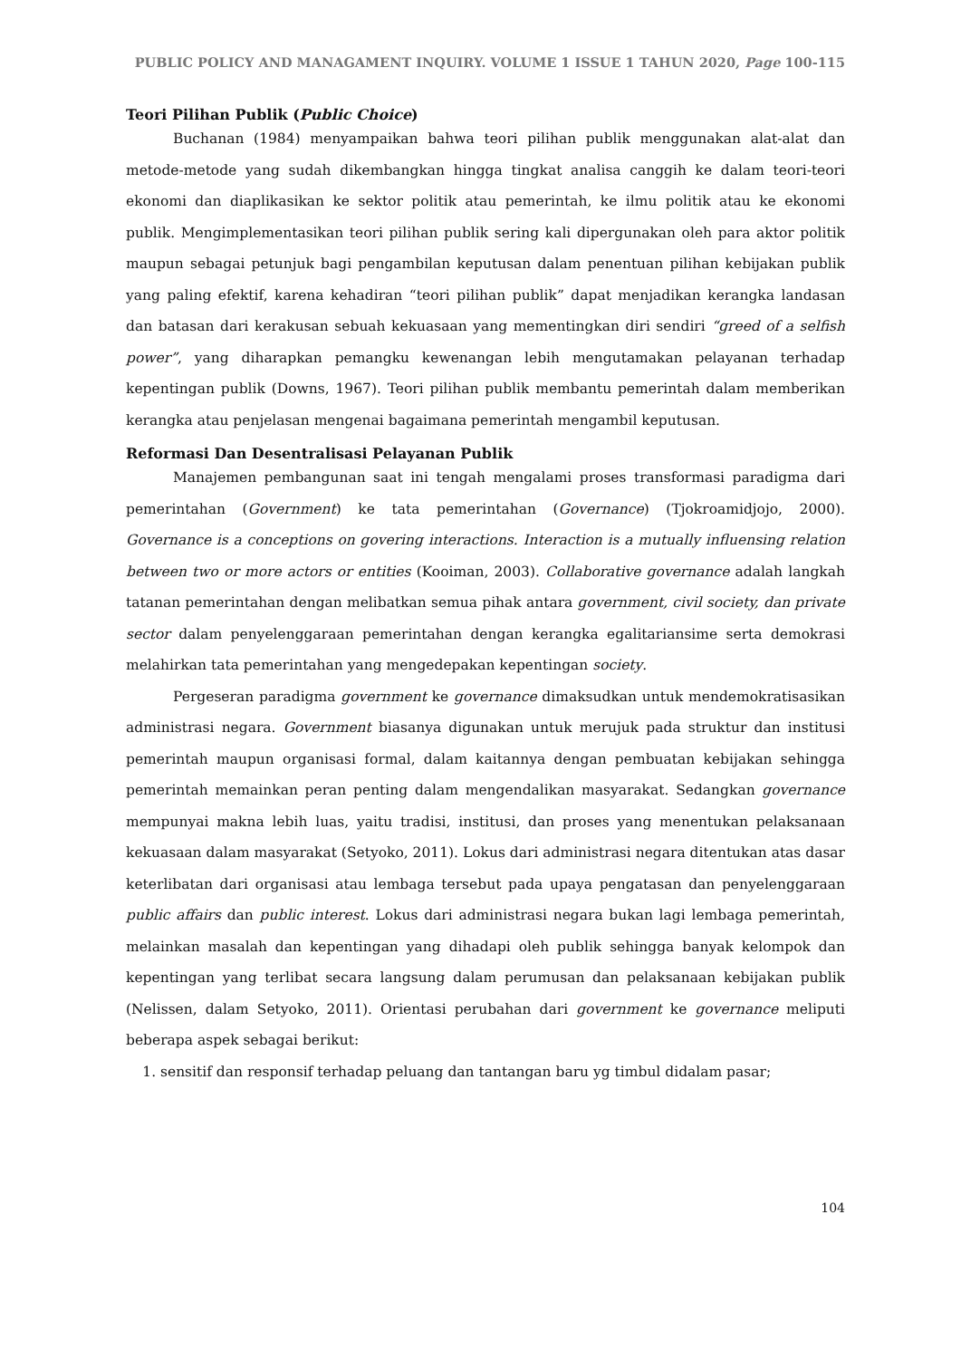PUBLIC POLICY AND MANAGAMENT INQUIRY. VOLUME 1 ISSUE 1 TAHUN 2020, Page 100-115
Teori Pilihan Publik (Public Choice)
Buchanan (1984) menyampaikan bahwa teori pilihan publik menggunakan alat-alat dan metode-metode yang sudah dikembangkan hingga tingkat analisa canggih ke dalam teori-teori ekonomi dan diaplikasikan ke sektor politik atau pemerintah, ke ilmu politik atau ke ekonomi publik. Mengimplementasikan teori pilihan publik sering kali dipergunakan oleh para aktor politik maupun sebagai petunjuk bagi pengambilan keputusan dalam penentuan pilihan kebijakan publik yang paling efektif, karena kehadiran “teori pilihan publik” dapat menjadikan kerangka landasan dan batasan dari kerakusan sebuah kekuasaan yang mementingkan diri sendiri “greed of a selfish power”, yang diharapkan pemangku kewenangan lebih mengutamakan pelayanan terhadap kepentingan publik (Downs, 1967). Teori pilihan publik membantu pemerintah dalam memberikan kerangka atau penjelasan mengenai bagaimana pemerintah mengambil keputusan.
Reformasi Dan Desentralisasi Pelayanan Publik
Manajemen pembangunan saat ini tengah mengalami proses transformasi paradigma dari pemerintahan (Government) ke tata pemerintahan (Governance) (Tjokroamidjojo, 2000). Governance is a conceptions on govering interactions. Interaction is a mutually influensing relation between two or more actors or entities (Kooiman, 2003). Collaborative governance adalah langkah tatanan pemerintahan dengan melibatkan semua pihak antara government, civil society, dan private sector dalam penyelenggaraan pemerintahan dengan kerangka egalitariansime serta demokrasi melahirkan tata pemerintahan yang mengedepakan kepentingan society.
Pergeseran paradigma government ke governance dimaksudkan untuk mendemokratisasikan administrasi negara. Government biasanya digunakan untuk merujuk pada struktur dan institusi pemerintah maupun organisasi formal, dalam kaitannya dengan pembuatan kebijakan sehingga pemerintah memainkan peran penting dalam mengendalikan masyarakat. Sedangkan governance mempunyai makna lebih luas, yaitu tradisi, institusi, dan proses yang menentukan pelaksanaan kekuasaan dalam masyarakat (Setyoko, 2011). Lokus dari administrasi negara ditentukan atas dasar keterlibatan dari organisasi atau lembaga tersebut pada upaya pengatasan dan penyelenggaraan public affairs dan public interest. Lokus dari administrasi negara bukan lagi lembaga pemerintah, melainkan masalah dan kepentingan yang dihadapi oleh publik sehingga banyak kelompok dan kepentingan yang terlibat secara langsung dalam perumusan dan pelaksanaan kebijakan publik (Nelissen, dalam Setyoko, 2011). Orientasi perubahan dari government ke governance meliputi beberapa aspek sebagai berikut:
1. sensitif dan responsif terhadap peluang dan tantangan baru yg timbul didalam pasar;
104